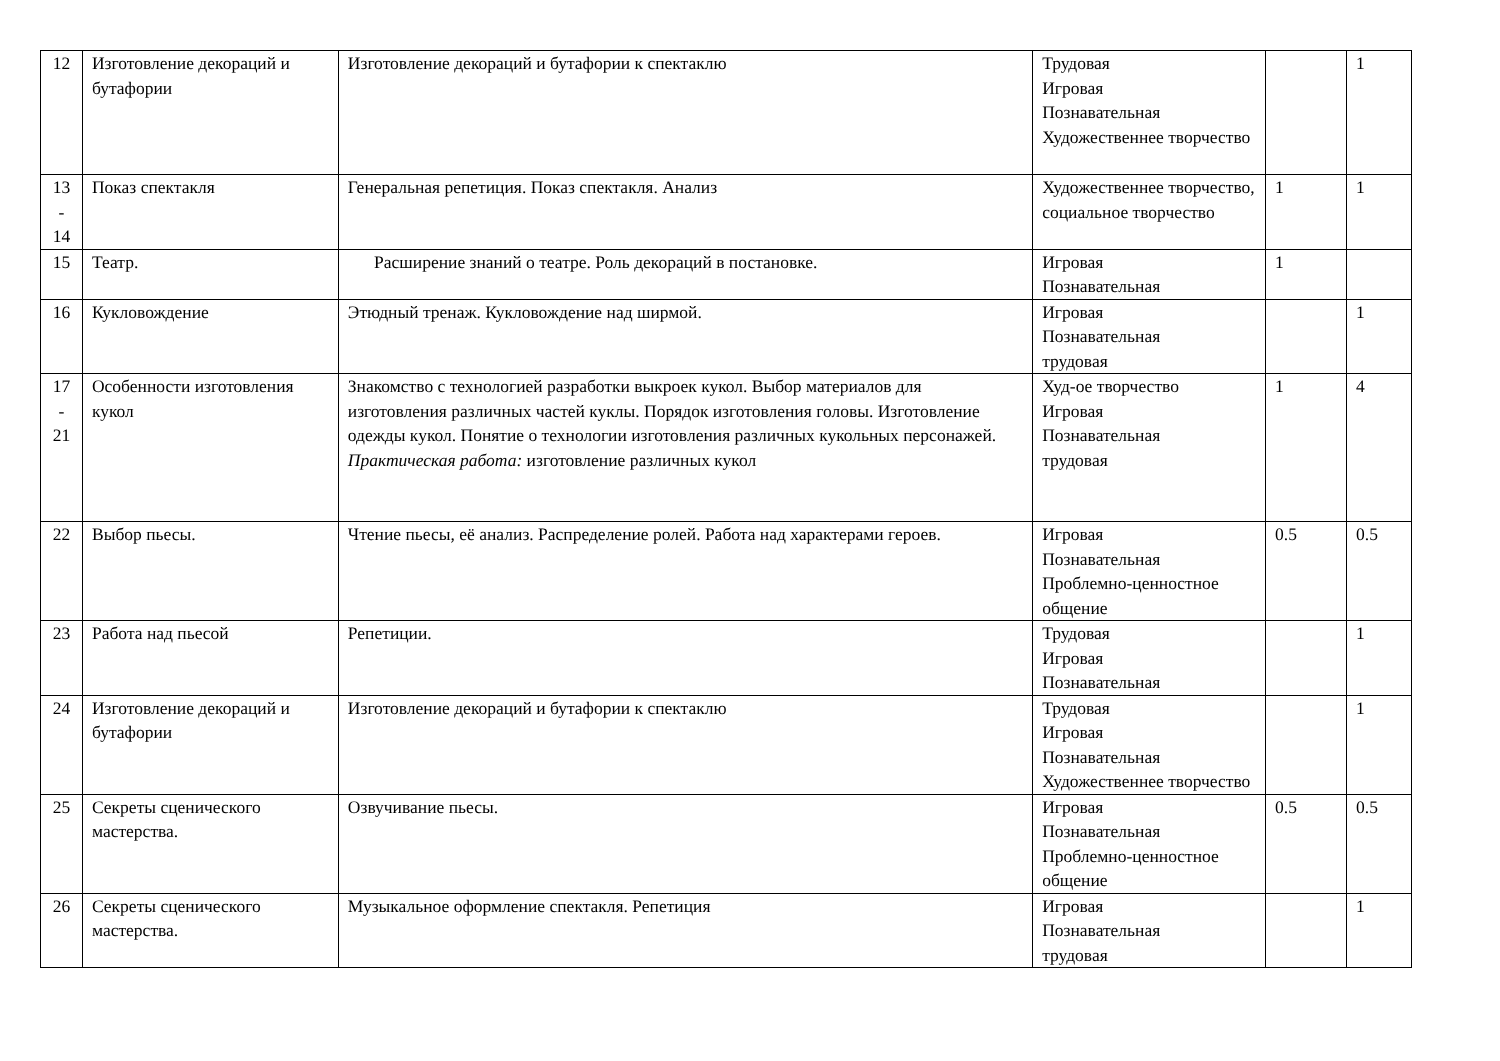| 12 | Изготовление декораций и бутафории | Изготовление декораций и бутафории к спектаклю | Трудовая Игровая Познавательная Художественнее творчество | | 1 |
| 13 - 14 | Показ спектакля | Генеральная репетиция. Показ спектакля. Анализ | Художественнее творчество, социальное творчество | 1 | 1 |
| 15 | Театр. | Расширение знаний о театре. Роль декораций в постановке. | Игровая Познавательная | 1 | |
| 16 | Кукловождение | Этюдный тренаж. Кукловождение над ширмой. | Игровая Познавательная трудовая | | 1 |
| 17 - 21 | Особенности изготовления кукол | Знакомство с технологией разработки выкроек кукол. Выбор материалов для изготовления различных частей куклы. Порядок изготовления головы. Изготовление одежды кукол. Понятие о технологии изготовления различных кукольных персонажей. Практическая работа: изготовление различных кукол | Худ-ое творчество Игровая Познавательная трудовая | 1 | 4 |
| 22 | Выбор пьесы. | Чтение пьесы, её анализ. Распределение ролей. Работа над характерами героев. | Игровая Познавательная Проблемно-ценностное общение | 0.5 | 0.5 |
| 23 | Работа над пьесой | Репетиции. | Трудовая Игровая Познавательная | | 1 |
| 24 | Изготовление декораций и бутафории | Изготовление декораций и бутафории к спектаклю | Трудовая Игровая Познавательная Художественнее творчество | | 1 |
| 25 | Секреты сценического мастерства. | Озвучивание пьесы. | Игровая Познавательная Проблемно-ценностное общение | 0.5 | 0.5 |
| 26 | Секреты сценического мастерства. | Музыкальное оформление спектакля. Репетиция | Игровая Познавательная трудовая | | 1 |